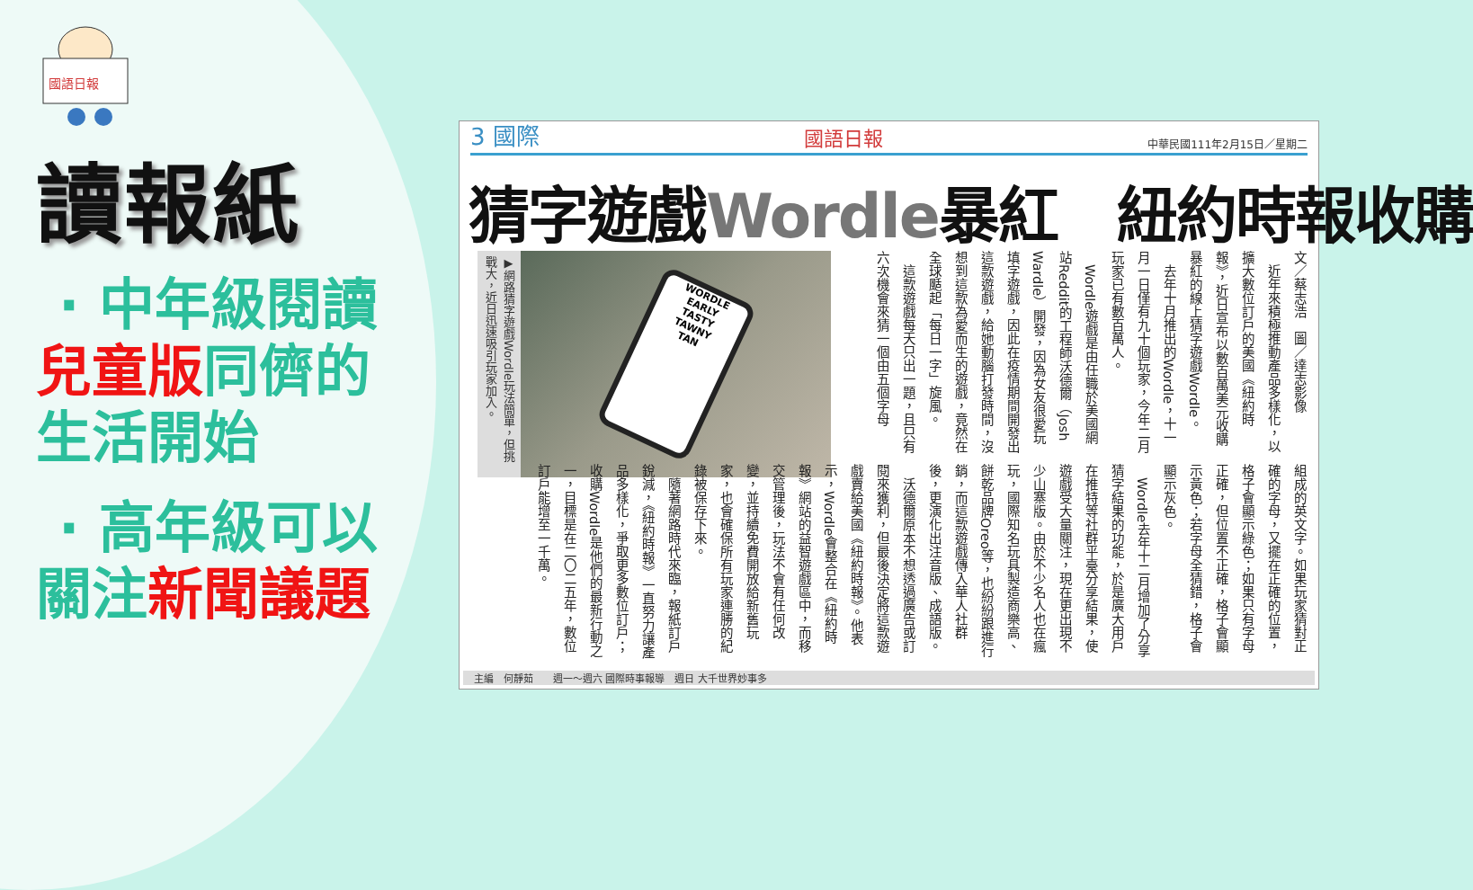國語日報
讀報紙
· 中年級閱讀
兒童版同儕的
生活開始
· 高年級可以
關注新聞議題
3 國際 國語日報 中華民國111年2月15日／星期二
猜字遊戲Wordle暴紅　紐約時報收購
▶網路猜字遊戲Wordle玩法簡單，但挑戰大，近日迅速吸引玩家加入。
WORDLE
EARLY
TASTY
TAWNY
TAN
文／蔡志浩　圖／達志影像
　近年來積極推動產品多樣化，以擴大數位訂戶的美國《紐約時報》，近日宣布以數百萬美元收購暴紅的線上猜字遊戲Wordle。
　去年十月推出的Wordle，十一月一日僅有九十個玩家，今年二月玩家已有數百萬人。
　Wordle遊戲是由任職於美國網站Reddit的工程師沃德爾（Josh Wardle）開發，因為女友很愛玩填字遊戲，因此在疫情期間開發出這款遊戲，給她動腦打發時間，沒想到這款為愛而生的遊戲，竟然在全球颳起「每日一字」旋風。
　這款遊戲每天只出一題，且只有六次機會來猜一個由五個字母
組成的英文字。如果玩家猜對正確的字母，又擺在正確的位置，格子會顯示綠色；如果只有字母正確，但位置不正確，格子會顯示黃色；若字母全猜錯，格子會顯示灰色。
　Wordle去年十二月增加了分享猜字結果的功能，於是廣大用戶在推特等社群平臺分享結果，使遊戲受大量關注，現在更出現不少山寨版。由於不少名人也在瘋玩，國際知名玩具製造商樂高、餅乾品牌Oreo等，也紛紛跟進行銷，而這款遊戲傳入華人社群後，更演化出注音版、成語版。
　沃德爾原本不想透過廣告或訂閱來獲利，但最後決定將這款遊戲賣給美國《紐約時報》。他表示，Wordle會整合在《紐約時報》網站的益智遊戲區中，而移交管理後，玩法不會有任何改變，並持續免費開放給新舊玩家，也會確保所有玩家連勝的紀錄被保存下來。
　隨著網路時代來臨，報紙訂戶銳減，《紐約時報》一直努力讓產品多樣化，爭取更多數位訂戶；收購Wordle是他們的最新行動之一，目標是在二〇二五年，數位訂戶能增至一千萬。
主編　何靜茹　　週一～週六 國際時事報導　週日 大千世界妙事多